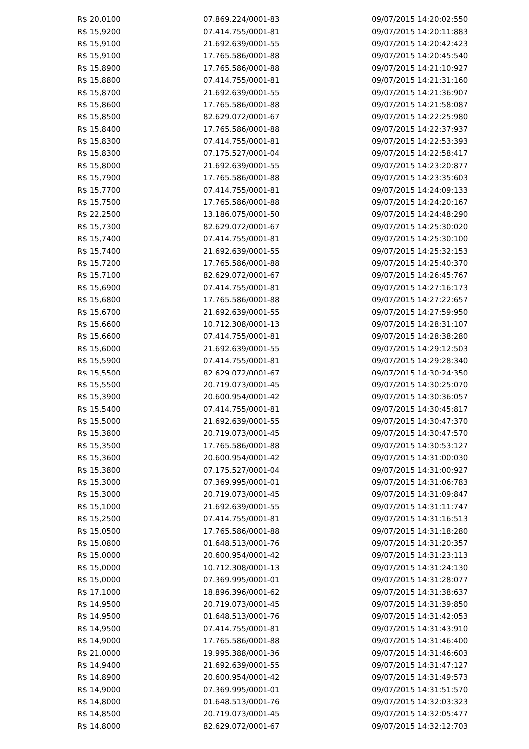| R$ 20,0100 | 07.869.224/0001-83 | 09/07/2015 14:20:02:550 |
| R$ 15,9200 | 07.414.755/0001-81 | 09/07/2015 14:20:11:883 |
| R$ 15,9100 | 21.692.639/0001-55 | 09/07/2015 14:20:42:423 |
| R$ 15,9100 | 17.765.586/0001-88 | 09/07/2015 14:20:45:540 |
| R$ 15,8900 | 17.765.586/0001-88 | 09/07/2015 14:21:10:927 |
| R$ 15,8800 | 07.414.755/0001-81 | 09/07/2015 14:21:31:160 |
| R$ 15,8700 | 21.692.639/0001-55 | 09/07/2015 14:21:36:907 |
| R$ 15,8600 | 17.765.586/0001-88 | 09/07/2015 14:21:58:087 |
| R$ 15,8500 | 82.629.072/0001-67 | 09/07/2015 14:22:25:980 |
| R$ 15,8400 | 17.765.586/0001-88 | 09/07/2015 14:22:37:937 |
| R$ 15,8300 | 07.414.755/0001-81 | 09/07/2015 14:22:53:393 |
| R$ 15,8300 | 07.175.527/0001-04 | 09/07/2015 14:22:58:417 |
| R$ 15,8000 | 21.692.639/0001-55 | 09/07/2015 14:23:20:877 |
| R$ 15,7900 | 17.765.586/0001-88 | 09/07/2015 14:23:35:603 |
| R$ 15,7700 | 07.414.755/0001-81 | 09/07/2015 14:24:09:133 |
| R$ 15,7500 | 17.765.586/0001-88 | 09/07/2015 14:24:20:167 |
| R$ 22,2500 | 13.186.075/0001-50 | 09/07/2015 14:24:48:290 |
| R$ 15,7300 | 82.629.072/0001-67 | 09/07/2015 14:25:30:020 |
| R$ 15,7400 | 07.414.755/0001-81 | 09/07/2015 14:25:30:100 |
| R$ 15,7400 | 21.692.639/0001-55 | 09/07/2015 14:25:32:153 |
| R$ 15,7200 | 17.765.586/0001-88 | 09/07/2015 14:25:40:370 |
| R$ 15,7100 | 82.629.072/0001-67 | 09/07/2015 14:26:45:767 |
| R$ 15,6900 | 07.414.755/0001-81 | 09/07/2015 14:27:16:173 |
| R$ 15,6800 | 17.765.586/0001-88 | 09/07/2015 14:27:22:657 |
| R$ 15,6700 | 21.692.639/0001-55 | 09/07/2015 14:27:59:950 |
| R$ 15,6600 | 10.712.308/0001-13 | 09/07/2015 14:28:31:107 |
| R$ 15,6600 | 07.414.755/0001-81 | 09/07/2015 14:28:38:280 |
| R$ 15,6000 | 21.692.639/0001-55 | 09/07/2015 14:29:12:503 |
| R$ 15,5900 | 07.414.755/0001-81 | 09/07/2015 14:29:28:340 |
| R$ 15,5500 | 82.629.072/0001-67 | 09/07/2015 14:30:24:350 |
| R$ 15,5500 | 20.719.073/0001-45 | 09/07/2015 14:30:25:070 |
| R$ 15,3900 | 20.600.954/0001-42 | 09/07/2015 14:30:36:057 |
| R$ 15,5400 | 07.414.755/0001-81 | 09/07/2015 14:30:45:817 |
| R$ 15,5000 | 21.692.639/0001-55 | 09/07/2015 14:30:47:370 |
| R$ 15,3800 | 20.719.073/0001-45 | 09/07/2015 14:30:47:570 |
| R$ 15,3500 | 17.765.586/0001-88 | 09/07/2015 14:30:53:127 |
| R$ 15,3600 | 20.600.954/0001-42 | 09/07/2015 14:31:00:030 |
| R$ 15,3800 | 07.175.527/0001-04 | 09/07/2015 14:31:00:927 |
| R$ 15,3000 | 07.369.995/0001-01 | 09/07/2015 14:31:06:783 |
| R$ 15,3000 | 20.719.073/0001-45 | 09/07/2015 14:31:09:847 |
| R$ 15,1000 | 21.692.639/0001-55 | 09/07/2015 14:31:11:747 |
| R$ 15,2500 | 07.414.755/0001-81 | 09/07/2015 14:31:16:513 |
| R$ 15,0500 | 17.765.586/0001-88 | 09/07/2015 14:31:18:280 |
| R$ 15,0800 | 01.648.513/0001-76 | 09/07/2015 14:31:20:357 |
| R$ 15,0000 | 20.600.954/0001-42 | 09/07/2015 14:31:23:113 |
| R$ 15,0000 | 10.712.308/0001-13 | 09/07/2015 14:31:24:130 |
| R$ 15,0000 | 07.369.995/0001-01 | 09/07/2015 14:31:28:077 |
| R$ 17,1000 | 18.896.396/0001-62 | 09/07/2015 14:31:38:637 |
| R$ 14,9500 | 20.719.073/0001-45 | 09/07/2015 14:31:39:850 |
| R$ 14,9500 | 01.648.513/0001-76 | 09/07/2015 14:31:42:053 |
| R$ 14,9500 | 07.414.755/0001-81 | 09/07/2015 14:31:43:910 |
| R$ 14,9000 | 17.765.586/0001-88 | 09/07/2015 14:31:46:400 |
| R$ 21,0000 | 19.995.388/0001-36 | 09/07/2015 14:31:46:603 |
| R$ 14,9400 | 21.692.639/0001-55 | 09/07/2015 14:31:47:127 |
| R$ 14,8900 | 20.600.954/0001-42 | 09/07/2015 14:31:49:573 |
| R$ 14,9000 | 07.369.995/0001-01 | 09/07/2015 14:31:51:570 |
| R$ 14,8000 | 01.648.513/0001-76 | 09/07/2015 14:32:03:323 |
| R$ 14,8500 | 20.719.073/0001-45 | 09/07/2015 14:32:05:477 |
| R$ 14,8000 | 82.629.072/0001-67 | 09/07/2015 14:32:12:703 |